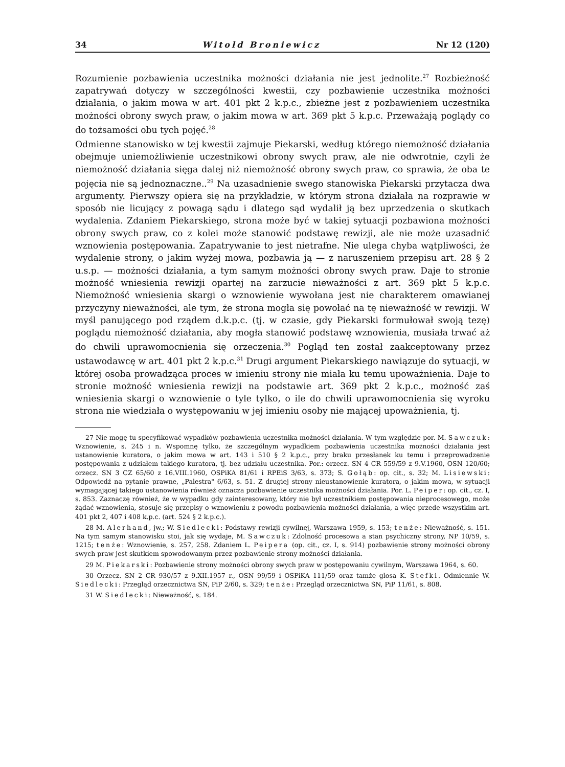34 Witold Broniewicz Nr 12 (120)
Rozumienie pozbawienia uczestnika możności działania nie jest jednolite.<sup>27</sup> Rozbieżność zapatrywań dotyczy w szczególności kwestii, czy pozbawienie uczestnika możności działania, o jakim mowa w art. 401 pkt 2 k.p.c., zbieżne jest z pozbawieniem uczestnika możności obrony swych praw, o jakim mowa w art. 369 pkt 5 k.p.c. Przeważają poglądy co do tożsamości obu tych pojęć.<sup>28</sup>
Odmienne stanowisko w tej kwestii zajmuje Piekarski, według którego niemożność działania obejmuje uniemożliwienie uczestnikowi obrony swych praw, ale nie odwrotnie, czyli że niemożność działania sięga dalej niż niemożność obrony swych praw, co sprawia, że oba te pojęcia nie są jednoznaczne..<sup>29</sup> Na uzasadnienie swego stanowiska Piekarski przytacza dwa argumenty. Pierwszy opiera się na przykładzie, w którym strona działała na rozprawie w sposób nie licujący z powagą sądu i dlatego sąd wydalił ją bez uprzedzenia o skutkach wydalenia. Zdaniem Piekarskiego, strona może być w takiej sytuacji pozbawiona możności obrony swych praw, co z kolei może stanowić podstawę rewizji, ale nie może uzasadnić wznowienia postępowania. Zapatrywanie to jest nietrafne. Nie ulega chyba wątpliwości, że wydalenie strony, o jakim wyżej mowa, pozbawia ją — z naruszeniem przepisu art. 28 § 2 u.s.p. — możności działania, a tym samym możności obrony swych praw. Daje to stronie możność wniesienia rewizji opartej na zarzucie nieważności z art. 369 pkt 5 k.p.c. Niemożność wniesienia skargi o wznowienie wywołana jest nie charakterem omawianej przyczyny nieważności, ale tym, że strona mogła się powołać na tę nieważność w rewizji. W myśl panującego pod rządem d.k.p.c. (tj. w czasie, gdy Piekarski formułował swoją tezę) poglądu niemożność działania, aby mogła stanowić podstawę wznowienia, musiała trwać aż do chwili uprawomocnienia się orzeczenia.<sup>30</sup> Pogląd ten został zaakceptowany przez ustawodawcę w art. 401 pkt 2 k.p.c.<sup>31</sup> Drugi argument Piekarskiego nawiązuje do sytuacji, w której osoba prowadząca proces w imieniu strony nie miała ku temu upoważnienia. Daje to stronie możność wniesienia rewizji na podstawie art. 369 pkt 2 k.p.c., możność zaś wniesienia skargi o wznowienie o tyle tylko, o ile do chwili uprawomocnienia się wyroku strona nie wiedziała o występowaniu w jej imieniu osoby nie mającej upoważnienia, tj.
27 Nie mogę tu specyfikować wypadków pozbawienia uczestnika możności działania. W tym względzie por. M. Sawczuk: Wznowienie, s. 245 i n. Wspomnę tylko, że szczególnym wypadkiem pozbawienia uczestnika możności działania jest ustanowienie kuratora, o jakim mowa w art. 143 i 510 § 2 k.p.c., przy braku przesłanek ku temu i przeprowadzenie postępowania z udziałem takiego kuratora, tj. bez udziału uczestnika. Por.: orzecz. SN 4 CR 559/59 z 9.V.1960, OSN 120/60; orzecz. SN 3 CZ 65/60 z 16.VIII.1960, OSPiKA 81/61 i RPEiS 3/63, s. 373; S. Gołąb: op. cit., s. 32; M. Lisiewski: Odpowiedź na pytanie prawne, „Palestra" 6/63, s. 51. Z drugiej strony nieustanowienie kuratora, o jakim mowa, w sytuacji wymagającej takiego ustanowienia również oznacza pozbawienie uczestnika możności działania. Por. L. Peiper: op. cit., cz. I, s. 853. Zaznaczę również, że w wypadku gdy zainteresowany, który nie był uczestnikiem postępowania nieprocesowego, może żądać wznowienia, stosuje się przepisy o wznowieniu z powodu pozbawienia możności działania, a więc przede wszystkim art. 401 pkt 2, 407 i 408 k.p.c. (art. 524 § 2 k.p.c.).
28 M. Alerhand, jw.; W. Siedlecki: Podstawy rewizji cywilnej, Warszawa 1959, s. 153; tenże: Nieważność, s. 151. Na tym samym stanowisku stoi, jak się wydaje, M. Sawczuk: Zdolność procesowa a stan psychiczny strony, NP 10/59, s. 1215; tenże: Wznowienie, s. 257, 258. Zdaniem L. Peipera (op. cit., cz. I, s. 914) pozbawienie strony możności obrony swych praw jest skutkiem spowodowanym przez pozbawienie strony możności działania.
29 M. Piekarski: Pozbawienie strony możności obrony swych praw w postępowaniu cywilnym, Warszawa 1964, s. 60.
30 Orzecz. SN 2 CR 930/57 z 9.XII.1957 r., OSN 99/59 i OSPiKA 111/59 oraz tamże glosa K. Stefki. Odmiennie W. Siedlecki: Przegląd orzecznictwa SN, PiP 2/60, s. 329; tenże: Przegląd orzecznictwa SN, PiP 11/61, s. 808.
31 W. Siedlecki: Nieważność, s. 184.